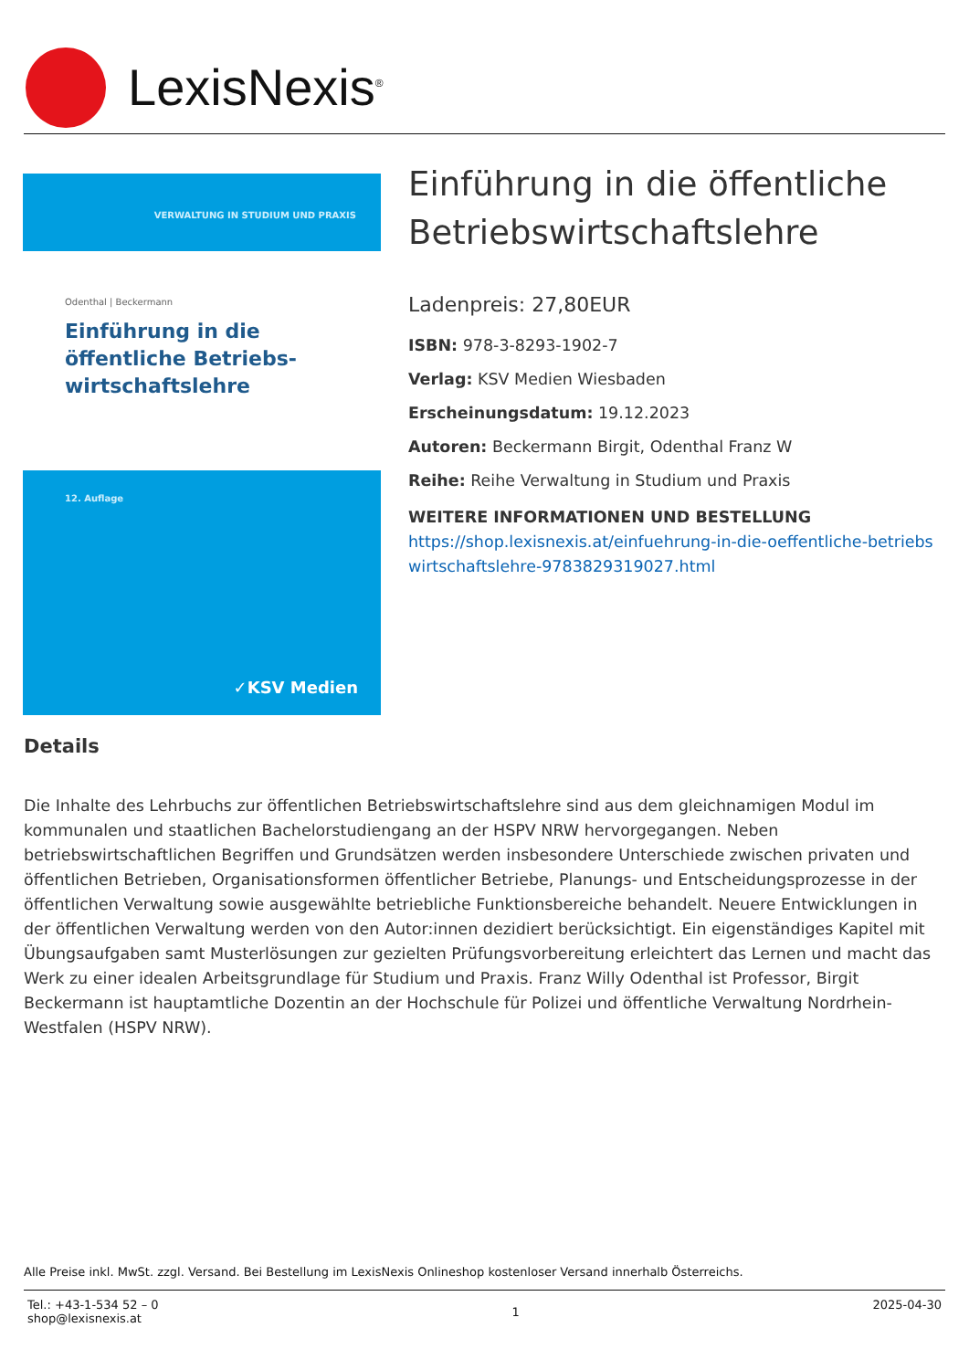LexisNexis<sup>®</sup>
VERWALTUNG IN STUDIUM UND PRAXIS
Odenthal | Beckermann
Einführung in die öffentliche Betriebs-wirtschaftslehre
12. Auflage
✓KSV Medien
Einführung in die öffentliche Betriebswirtschaftslehre
Ladenpreis: 27,80EUR
ISBN: 978-3-8293-1902-7
Verlag: KSV Medien Wiesbaden
Erscheinungsdatum: 19.12.2023
Autoren: Beckermann Birgit, Odenthal Franz W
Reihe: Reihe Verwaltung in Studium und Praxis
WEITERE INFORMATIONEN UND BESTELLUNG
https://shop.lexisnexis.at/einfuehrung-in-die-oeffentliche-betriebswirtschaftslehre-9783829319027.html
Details
Die Inhalte des Lehrbuchs zur öffentlichen Betriebswirtschaftslehre sind aus dem gleichnamigen Modul im kommunalen und staatlichen Bachelorstudiengang an der HSPV NRW hervorgegangen. Neben betriebswirtschaftlichen Begriffen und Grundsätzen werden insbesondere Unterschiede zwischen privaten und öffentlichen Betrieben, Organisationsformen öffentlicher Betriebe, Planungs- und Entscheidungsprozesse in der öffentlichen Verwaltung sowie ausgewählte betriebliche Funktionsbereiche behandelt. Neuere Entwicklungen in der öffentlichen Verwaltung werden von den Autor:innen dezidiert berücksichtigt. Ein eigenständiges Kapitel mit Übungsaufgaben samt Musterlösungen zur gezielten Prüfungsvorbereitung erleichtert das Lernen und macht das Werk zu einer idealen Arbeitsgrundlage für Studium und Praxis. Franz Willy Odenthal ist Professor, Birgit Beckermann ist hauptamtliche Dozentin an der Hochschule für Polizei und öffentliche Verwaltung Nordrhein-Westfalen (HSPV NRW).
Alle Preise inkl. MwSt. zzgl. Versand. Bei Bestellung im LexisNexis Onlineshop kostenloser Versand innerhalb Österreichs.
Tel.: +43-1-534 52 – 0
shop@lexisnexis.at
1
2025-04-30